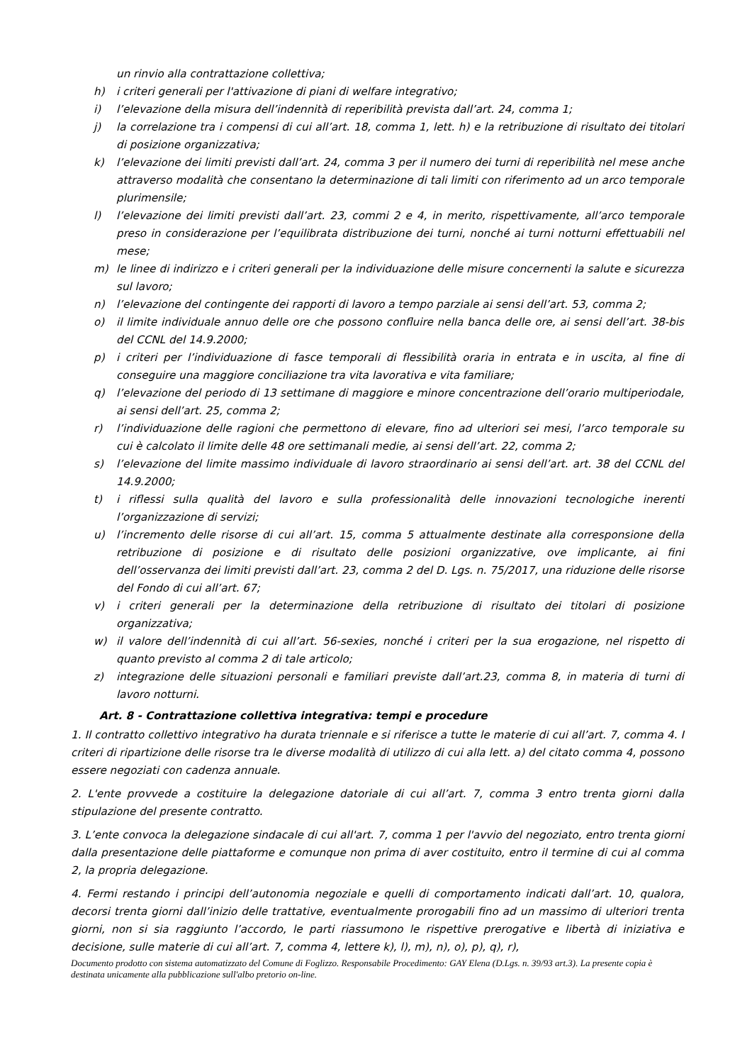un rinvio alla contrattazione collettiva;
h) i criteri generali per l'attivazione di piani di welfare integrativo;
i) l’elevazione della misura dell’indennità di reperibilità prevista dall’art. 24, comma 1;
j) la correlazione tra i compensi di cui all’art. 18, comma 1, lett. h) e la retribuzione di risultato dei titolari di posizione organizzativa;
k) l’elevazione dei limiti previsti dall’art. 24, comma 3 per il numero dei turni di reperibilità nel mese anche attraverso modalità che consentano la determinazione di tali limiti con riferimento ad un arco temporale plurimensile;
l) l’elevazione dei limiti previsti dall’art. 23, commi 2 e 4, in merito, rispettivamente, all’arco temporale preso in considerazione per l’equilibrata distribuzione dei turni, nonché ai turni notturni effettuabili nel mese;
m) le linee di indirizzo e i criteri generali per la individuazione delle misure concernenti la salute e sicurezza sul lavoro;
n) l’elevazione del contingente dei rapporti di lavoro a tempo parziale ai sensi dell’art. 53, comma 2;
o) il limite individuale annuo delle ore che possono confluire nella banca delle ore, ai sensi dell’art. 38-bis del CCNL del 14.9.2000;
p) i criteri per l’individuazione di fasce temporali di flessibilità oraria in entrata e in uscita, al fine di conseguire una maggiore conciliazione tra vita lavorativa e vita familiare;
q) l’elevazione del periodo di 13 settimane di maggiore e minore concentrazione dell’orario multiperiodale, ai sensi dell’art. 25, comma 2;
r) l’individuazione delle ragioni che permettono di elevare, fino ad ulteriori sei mesi, l’arco temporale su cui è calcolato il limite delle 48 ore settimanali medie, ai sensi dell’art. 22, comma 2;
s) l’elevazione del limite massimo individuale di lavoro straordinario ai sensi dell’art. art. 38 del CCNL del 14.9.2000;
t) i riflessi sulla qualità del lavoro e sulla professionalità delle innovazioni tecnologiche inerenti l’organizzazione di servizi;
u) l’incremento delle risorse di cui all’art. 15, comma 5 attualmente destinate alla corresponsione della retribuzione di posizione e di risultato delle posizioni organizzative, ove implicante, ai fini dell’osservanza dei limiti previsti dall’art. 23, comma 2 del D. Lgs. n. 75/2017, una riduzione delle risorse del Fondo di cui all’art. 67;
v) i criteri generali per la determinazione della retribuzione di risultato dei titolari di posizione organizzativa;
w) il valore dell’indennità di cui all’art. 56-sexies, nonché i criteri per la sua erogazione, nel rispetto di quanto previsto al comma 2 di tale articolo;
z) integrazione delle situazioni personali e familiari previste dall’art.23, comma 8, in materia di turni di lavoro notturni.
Art. 8 - Contrattazione collettiva integrativa: tempi e procedure
1. Il contratto collettivo integrativo ha durata triennale e si riferisce a tutte le materie di cui all’art. 7, comma 4. I criteri di ripartizione delle risorse tra le diverse modalità di utilizzo di cui alla lett. a) del citato comma 4, possono essere negoziati con cadenza annuale.
2. L'ente provvede a costituire la delegazione datoriale di cui all’art. 7, comma 3 entro trenta giorni dalla stipulazione del presente contratto.
3. L’ente convoca la delegazione sindacale di cui all'art. 7, comma 1 per l'avvio del negoziato, entro trenta giorni dalla presentazione delle piattaforme e comunque non prima di aver costituito, entro il termine di cui al comma 2, la propria delegazione.
4. Fermi restando i principi dell’autonomia negoziale e quelli di comportamento indicati dall’art. 10, qualora, decorsi trenta giorni dall’inizio delle trattative, eventualmente prorogabili fino ad un massimo di ulteriori trenta giorni, non si sia raggiunto l’accordo, le parti riassumono le rispettive prerogative e libertà di iniziativa e decisione, sulle materie di cui all’art. 7, comma 4, lettere k), l), m), n), o), p), q), r),
Documento prodotto con sistema automatizzato del Comune di Foglizzo. Responsabile Procedimento: GAY Elena (D.Lgs. n. 39/93 art.3). La presente copia è destinata unicamente alla pubblicazione sull'albo pretorio on-line.